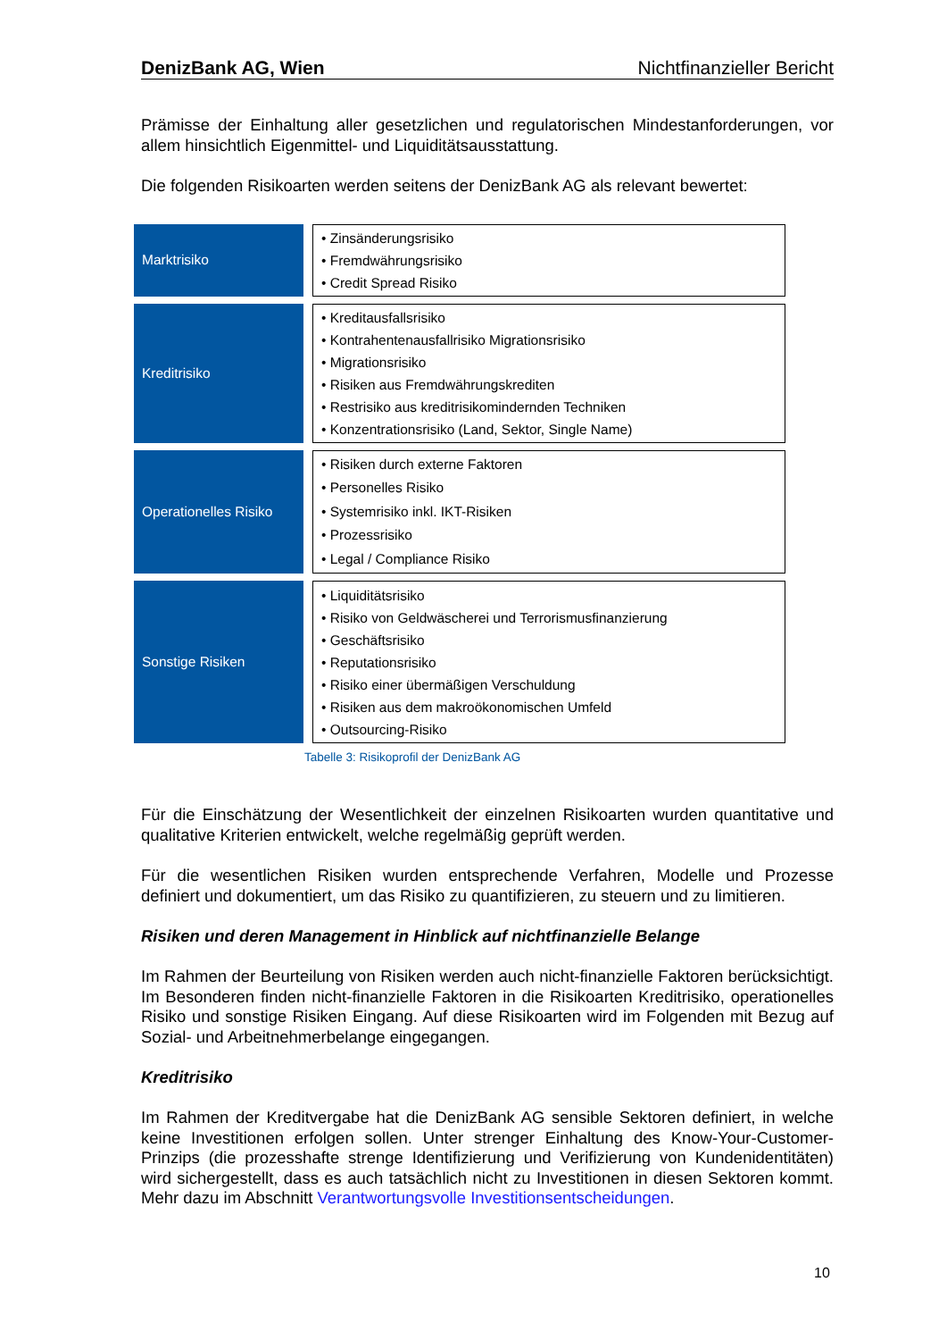DenizBank AG, Wien Nichtfinanzieller Bericht
Prämisse der Einhaltung aller gesetzlichen und regulatorischen Mindestanforderungen, vor allem hinsichtlich Eigenmittel- und Liquiditätsausstattung.
Die folgenden Risikoarten werden seitens der DenizBank AG als relevant bewertet:
| Marktrisiko | • Zinsänderungsrisiko • Fremdwährungsrisiko • Credit Spread Risiko |
| Kreditrisiko | • Kreditausfallsrisiko • Kontrahentenausfallrisiko Migrationsrisiko • Migrationsrisiko • Risiken aus Fremdwährungskrediten • Restrisiko aus kreditrisikomindernden Techniken • Konzentrationsrisiko (Land, Sektor, Single Name) |
| Operationelles Risiko | • Risiken durch externe Faktoren • Personelles Risiko • Systemrisiko inkl. IKT-Risiken • Prozessrisiko • Legal / Compliance Risiko |
| Sonstige Risiken | • Liquiditätsrisiko • Risiko von Geldwäscherei und Terrorismusfinanzierung • Geschäftsrisiko • Reputationsrisiko • Risiko einer übermäßigen Verschuldung • Risiken aus dem makroökonomischen Umfeld • Outsourcing-Risiko |
Tabelle 3: Risikoprofil der DenizBank AG
Für die Einschätzung der Wesentlichkeit der einzelnen Risikoarten wurden quantitative und qualitative Kriterien entwickelt, welche regelmäßig geprüft werden.
Für die wesentlichen Risiken wurden entsprechende Verfahren, Modelle und Prozesse definiert und dokumentiert, um das Risiko zu quantifizieren, zu steuern und zu limitieren.
Risiken und deren Management in Hinblick auf nichtfinanzielle Belange
Im Rahmen der Beurteilung von Risiken werden auch nicht-finanzielle Faktoren berücksichtigt. Im Besonderen finden nicht-finanzielle Faktoren in die Risikoarten Kreditrisiko, operationelles Risiko und sonstige Risiken Eingang. Auf diese Risikoarten wird im Folgenden mit Bezug auf Sozial- und Arbeitnehmerbelange eingegangen.
Kreditrisiko
Im Rahmen der Kreditvergabe hat die DenizBank AG sensible Sektoren definiert, in welche keine Investitionen erfolgen sollen. Unter strenger Einhaltung des Know-Your-Customer-Prinzips (die prozesshafte strenge Identifizierung und Verifizierung von Kundenidentitäten) wird sichergestellt, dass es auch tatsächlich nicht zu Investitionen in diesen Sektoren kommt. Mehr dazu im Abschnitt Verantwortungsvolle Investitionsentscheidungen.
10